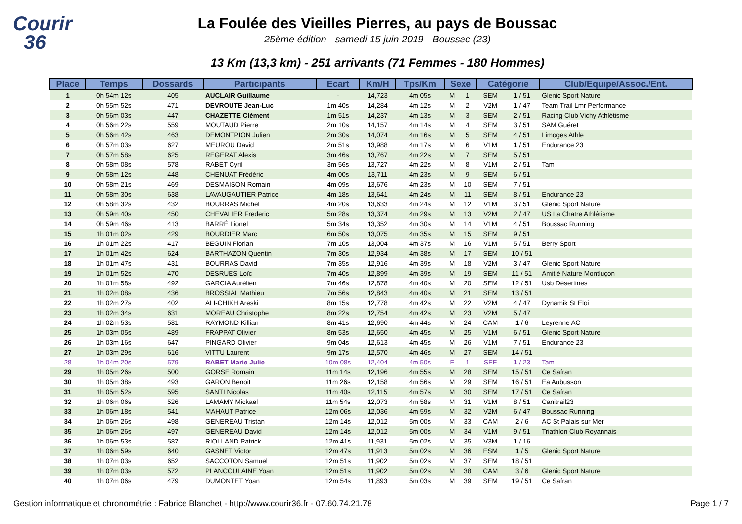Courir
36
La Foulée des Vieilles Pierres, au pays de Boussac
25ème édition - samedi 15 juin 2019 - Boussac (23)
13 Km (13,3 km) - 251 arrivants (71 Femmes - 180 Hommes)
| Place | Temps | Dossards | Participants | Ecart | Km/H | Tps/Km | Sexe | | Catégorie | | Club/Equipe/Assoc./Ent. |
| --- | --- | --- | --- | --- | --- | --- | --- | --- | --- | --- | --- |
| 1 | 0h 54m 12s | 405 | AUCLAIR Guillaume | - | 14,723 | 4m 05s | M | 1 | SEM | 1 / 51 | Glenic Sport Nature |
| 2 | 0h 55m 52s | 471 | DEVROUTE Jean-Luc | 1m 40s | 14,284 | 4m 12s | M | 2 | V2M | 1 / 47 | Team Trail Lmr Performance |
| 3 | 0h 56m 03s | 447 | CHAZETTE Clément | 1m 51s | 14,237 | 4m 13s | M | 3 | SEM | 2 / 51 | Racing Club Vichy Athlétisme |
| 4 | 0h 56m 22s | 559 | MOUTAUD Pierre | 2m 10s | 14,157 | 4m 14s | M | 4 | SEM | 3 / 51 | SAM Guéret |
| 5 | 0h 56m 42s | 463 | DEMONTPION Julien | 2m 30s | 14,074 | 4m 16s | M | 5 | SEM | 4 / 51 | Limoges Athle |
| 6 | 0h 57m 03s | 627 | MEUROU David | 2m 51s | 13,988 | 4m 17s | M | 6 | V1M | 1 / 51 | Endurance 23 |
| 7 | 0h 57m 58s | 625 | REGERAT Alexis | 3m 46s | 13,767 | 4m 22s | M | 7 | SEM | 5 / 51 | |
| 8 | 0h 58m 08s | 578 | RABET Cyril | 3m 56s | 13,727 | 4m 22s | M | 8 | V1M | 2 / 51 | Tam |
| 9 | 0h 58m 12s | 448 | CHENUAT Frédéric | 4m 00s | 13,711 | 4m 23s | M | 9 | SEM | 6 / 51 | |
| 10 | 0h 58m 21s | 469 | DESMAISON Romain | 4m 09s | 13,676 | 4m 23s | M | 10 | SEM | 7 / 51 | |
| 11 | 0h 58m 30s | 638 | LAVAUGAUTIER Patrice | 4m 18s | 13,641 | 4m 24s | M | 11 | SEM | 8 / 51 | Endurance 23 |
| 12 | 0h 58m 32s | 432 | BOURRAS Michel | 4m 20s | 13,633 | 4m 24s | M | 12 | V1M | 3 / 51 | Glenic Sport Nature |
| 13 | 0h 59m 40s | 450 | CHEVALIER Frederic | 5m 28s | 13,374 | 4m 29s | M | 13 | V2M | 2 / 47 | US La Chatre Athlétisme |
| 14 | 0h 59m 46s | 413 | BARRÉ Lionel | 5m 34s | 13,352 | 4m 30s | M | 14 | V1M | 4 / 51 | Boussac Running |
| 15 | 1h 01m 02s | 429 | BOURDIER Marc | 6m 50s | 13,075 | 4m 35s | M | 15 | SEM | 9 / 51 | |
| 16 | 1h 01m 22s | 417 | BEGUIN Florian | 7m 10s | 13,004 | 4m 37s | M | 16 | V1M | 5 / 51 | Berry Sport |
| 17 | 1h 01m 42s | 624 | BARTHAZON Quentin | 7m 30s | 12,934 | 4m 38s | M | 17 | SEM | 10 / 51 | |
| 18 | 1h 01m 47s | 431 | BOURRAS David | 7m 35s | 12,916 | 4m 39s | M | 18 | V2M | 3 / 47 | Glenic Sport Nature |
| 19 | 1h 01m 52s | 470 | DESRUES Loïc | 7m 40s | 12,899 | 4m 39s | M | 19 | SEM | 11 / 51 | Amitié Nature Montluçon |
| 20 | 1h 01m 58s | 492 | GARCIA Aurélien | 7m 46s | 12,878 | 4m 40s | M | 20 | SEM | 12 / 51 | Usb Désertines |
| 21 | 1h 02m 08s | 436 | BROSSIAL Mathieu | 7m 56s | 12,843 | 4m 40s | M | 21 | SEM | 13 / 51 | |
| 22 | 1h 02m 27s | 402 | ALI-CHIKH Areski | 8m 15s | 12,778 | 4m 42s | M | 22 | V2M | 4 / 47 | Dynamik St Eloi |
| 23 | 1h 02m 34s | 631 | MOREAU Christophe | 8m 22s | 12,754 | 4m 42s | M | 23 | V2M | 5 / 47 | |
| 24 | 1h 02m 53s | 581 | RAYMOND Killian | 8m 41s | 12,690 | 4m 44s | M | 24 | CAM | 1 / 6 | Leyrenne AC |
| 25 | 1h 03m 05s | 489 | FRAPPAT Olivier | 8m 53s | 12,650 | 4m 45s | M | 25 | V1M | 6 / 51 | Glenic Sport Nature |
| 26 | 1h 03m 16s | 647 | PINGARD Olivier | 9m 04s | 12,613 | 4m 45s | M | 26 | V1M | 7 / 51 | Endurance 23 |
| 27 | 1h 03m 29s | 616 | VITTU Laurent | 9m 17s | 12,570 | 4m 46s | M | 27 | SEM | 14 / 51 | |
| 28 | 1h 04m 20s | 579 | RABET Marie Julie | 10m 08s | 12,404 | 4m 50s | F | 1 | SEF | 1 / 23 | Tam |
| 29 | 1h 05m 26s | 500 | GORSE Romain | 11m 14s | 12,196 | 4m 55s | M | 28 | SEM | 15 / 51 | Ce Safran |
| 30 | 1h 05m 38s | 493 | GARON Benoit | 11m 26s | 12,158 | 4m 56s | M | 29 | SEM | 16 / 51 | Ea Aubusson |
| 31 | 1h 05m 52s | 595 | SANTI Nicolas | 11m 40s | 12,115 | 4m 57s | M | 30 | SEM | 17 / 51 | Ce Safran |
| 32 | 1h 06m 06s | 526 | LAMAMY Mickael | 11m 54s | 12,073 | 4m 58s | M | 31 | V1M | 8 / 51 | Canitrail23 |
| 33 | 1h 06m 18s | 541 | MAHAUT Patrice | 12m 06s | 12,036 | 4m 59s | M | 32 | V2M | 6 / 47 | Boussac Running |
| 34 | 1h 06m 26s | 498 | GENEREAU Tristan | 12m 14s | 12,012 | 5m 00s | M | 33 | CAM | 2 / 6 | AC St Palais sur Mer |
| 35 | 1h 06m 26s | 497 | GENEREAU David | 12m 14s | 12,012 | 5m 00s | M | 34 | V1M | 9 / 51 | Triathlon Club Royannais |
| 36 | 1h 06m 53s | 587 | RIOLLAND Patrick | 12m 41s | 11,931 | 5m 02s | M | 35 | V3M | 1 / 16 | |
| 37 | 1h 06m 59s | 640 | GASNET Victor | 12m 47s | 11,913 | 5m 02s | M | 36 | ESM | 1 / 5 | Glenic Sport Nature |
| 38 | 1h 07m 03s | 652 | SACCOTON Samuel | 12m 51s | 11,902 | 5m 02s | M | 37 | SEM | 18 / 51 | |
| 39 | 1h 07m 03s | 572 | PLANCOULAINE Yoan | 12m 51s | 11,902 | 5m 02s | M | 38 | CAM | 3 / 6 | Glenic Sport Nature |
| 40 | 1h 07m 06s | 479 | DUMONTET Yoan | 12m 54s | 11,893 | 5m 03s | M | 39 | SEM | 19 / 51 | Ce Safran |
Gestion informatique et chronométrie : Fabrice Blanchet - http://www.courir36.fr - 07.60.74.21.78 Page 1 / 7